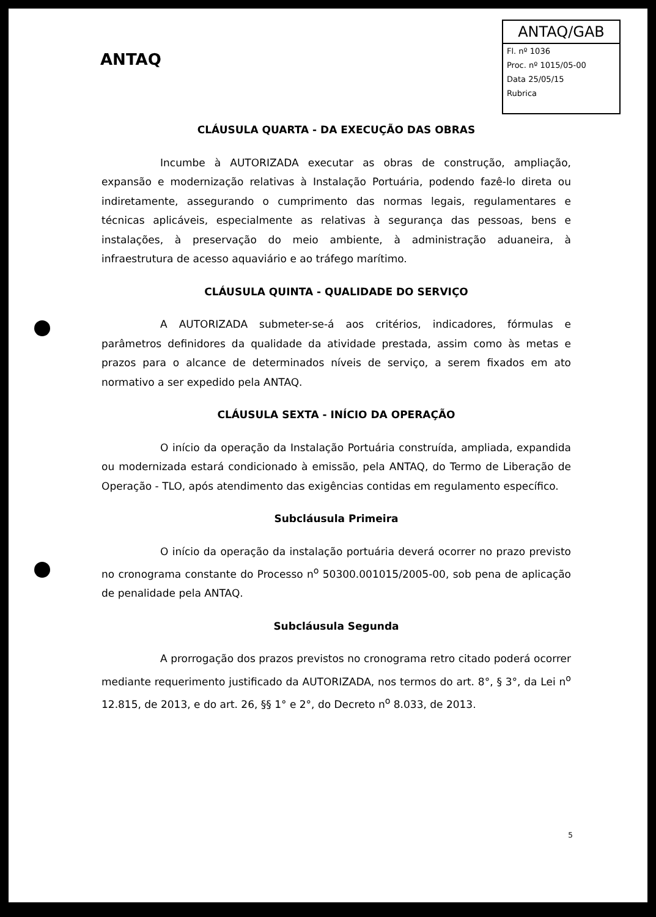ANTAQ
ANTAQ/GAB
Fl. nº 1036
Proc. nº 1015/05-00
Data 25/05/15
Rubrica
CLÁUSULA QUARTA - DA EXECUÇÃO DAS OBRAS
Incumbe à AUTORIZADA executar as obras de construção, ampliação, expansão e modernização relativas à Instalação Portuária, podendo fazê-lo direta ou indiretamente, assegurando o cumprimento das normas legais, regulamentares e técnicas aplicáveis, especialmente as relativas à segurança das pessoas, bens e instalações, à preservação do meio ambiente, à administração aduaneira, à infraestrutura de acesso aquaviário e ao tráfego marítimo.
CLÁUSULA QUINTA - QUALIDADE DO SERVIÇO
A AUTORIZADA submeter-se-á aos critérios, indicadores, fórmulas e parâmetros definidores da qualidade da atividade prestada, assim como às metas e prazos para o alcance de determinados níveis de serviço, a serem fixados em ato normativo a ser expedido pela ANTAQ.
CLÁUSULA SEXTA - INÍCIO DA OPERAÇÃO
O início da operação da Instalação Portuária construída, ampliada, expandida ou modernizada estará condicionado à emissão, pela ANTAQ, do Termo de Liberação de Operação - TLO, após atendimento das exigências contidas em regulamento específico.
Subcláusula Primeira
O início da operação da instalação portuária deverá ocorrer no prazo previsto no cronograma constante do Processo n<sup>o</sup> 50300.001015/2005-00, sob pena de aplicação de penalidade pela ANTAQ.
Subcláusula Segunda
A prorrogação dos prazos previstos no cronograma retro citado poderá ocorrer mediante requerimento justificado da AUTORIZADA, nos termos do art. 8°, § 3°, da Lei n<sup>o</sup> 12.815, de 2013, e do art. 26, §§ 1° e 2°, do Decreto n<sup>o</sup> 8.033, de 2013.
5